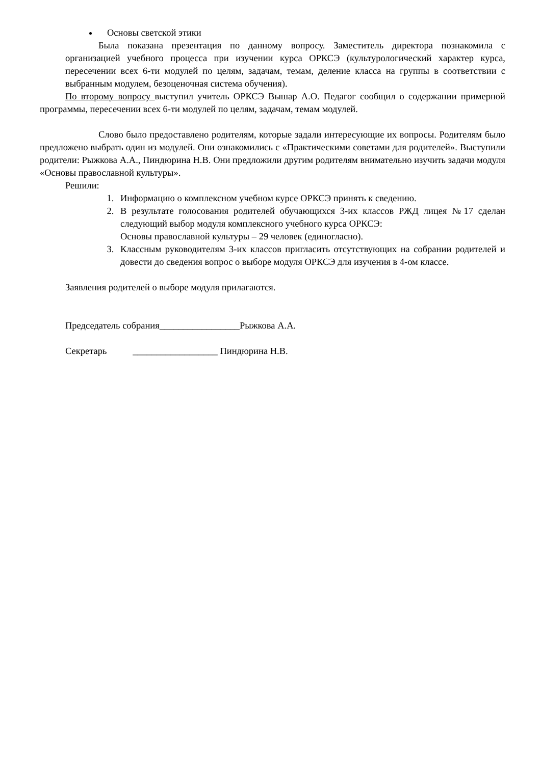Основы светской этики
Была показана презентация по данному вопросу. Заместитель директора познакомила с организацией учебного процесса при изучении курса ОРКСЭ (культурологический характер курса, пересечении всех 6-ти модулей по целям, задачам, темам, деление класса на группы в соответствии с выбранным модулем, безоценочная система обучения).
По второму вопросу выступил учитель ОРКСЭ Вышар А.О. Педагог сообщил о содержании примерной программы, пересечении всех 6-ти модулей по целям, задачам, темам модулей.
Слово было предоставлено родителям, которые задали интересующие их вопросы. Родителям было предложено выбрать один из модулей. Они ознакомились с «Практическими советами для родителей». Выступили родители: Рыжкова А.А., Пиндюрина Н.В. Они предложили другим родителям внимательно изучить задачи модуля «Основы православной культуры».
Решили:
1. Информацию о комплексном учебном курсе ОРКСЭ принять к сведению.
2. В результате голосования родителей обучающихся 3-их классов РЖД лицея №17 сделан следующий выбор модуля комплексного учебного курса ОРКСЭ:
Основы православной культуры – 29 человек (единогласно).
3. Классным руководителям 3-их классов пригласить отсутствующих на собрании родителей и довести до сведения вопрос о выборе модуля ОРКСЭ для изучения в 4-ом классе.
Заявления родителей о выборе модуля прилагаются.
Председатель собрания_________________Рыжкова А.А.
Секретарь __________________ Пиндюрина Н.В.